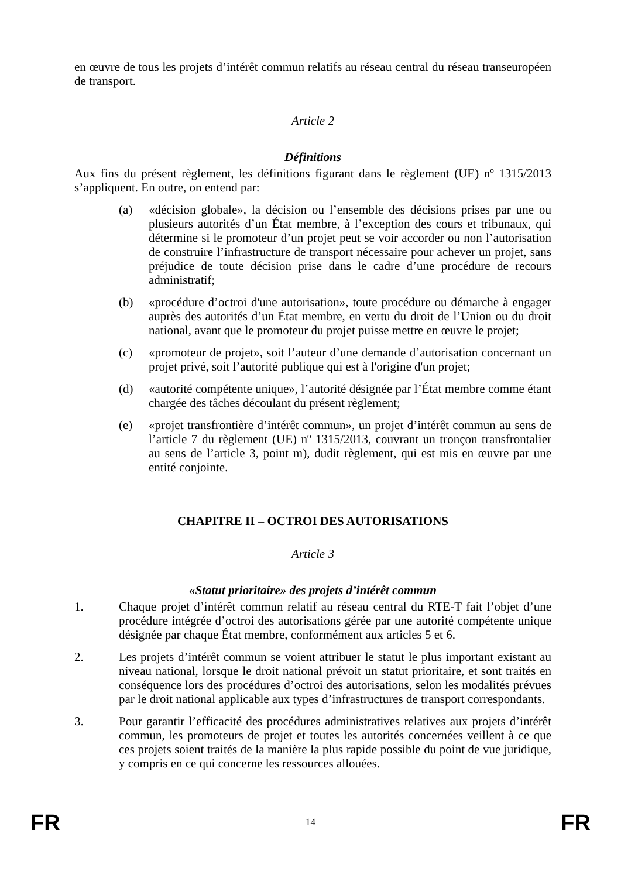en œuvre de tous les projets d’intérêt commun relatifs au réseau central du réseau transeuropéen de transport.
Article 2
Définitions
Aux fins du présent règlement, les définitions figurant dans le règlement (UE) nº 1315/2013 s’appliquent. En outre, on entend par:
(a) «décision globale», la décision ou l’ensemble des décisions prises par une ou plusieurs autorités d’un État membre, à l’exception des cours et tribunaux, qui détermine si le promoteur d’un projet peut se voir accorder ou non l’autorisation de construire l’infrastructure de transport nécessaire pour achever un projet, sans préjudice de toute décision prise dans le cadre d’une procédure de recours administratif;
(b) «procédure d’octroi d'une autorisation», toute procédure ou démarche à engager auprès des autorités d’un État membre, en vertu du droit de l’Union ou du droit national, avant que le promoteur du projet puisse mettre en œuvre le projet;
(c) «promoteur de projet», soit l’auteur d’une demande d’autorisation concernant un projet privé, soit l’autorité publique qui est à l'origine d'un projet;
(d) «autorité compétente unique», l’autorité désignée par l’État membre comme étant chargée des tâches découlant du présent règlement;
(e) «projet transfrontière d’intérêt commun», un projet d’intérêt commun au sens de l’article 7 du règlement (UE) nº 1315/2013, couvrant un tronçon transfrontalier au sens de l’article 3, point m), dudit règlement, qui est mis en œuvre par une entité conjointe.
CHAPITRE II – OCTROI DES AUTORISATIONS
Article 3
«Statut prioritaire» des projets d’intérêt commun
1. Chaque projet d’intérêt commun relatif au réseau central du RTE-T fait l’objet d’une procédure intégrée d’octroi des autorisations gérée par une autorité compétente unique désignée par chaque État membre, conformément aux articles 5 et 6.
2. Les projets d’intérêt commun se voient attribuer le statut le plus important existant au niveau national, lorsque le droit national prévoit un statut prioritaire, et sont traités en conséquence lors des procédures d’octroi des autorisations, selon les modalités prévues par le droit national applicable aux types d’infrastructures de transport correspondants.
3. Pour garantir l’efficacité des procédures administratives relatives aux projets d’intérêt commun, les promoteurs de projet et toutes les autorités concernées veillent à ce que ces projets soient traités de la manière la plus rapide possible du point de vue juridique, y compris en ce qui concerne les ressources allouées.
FR 14 FR